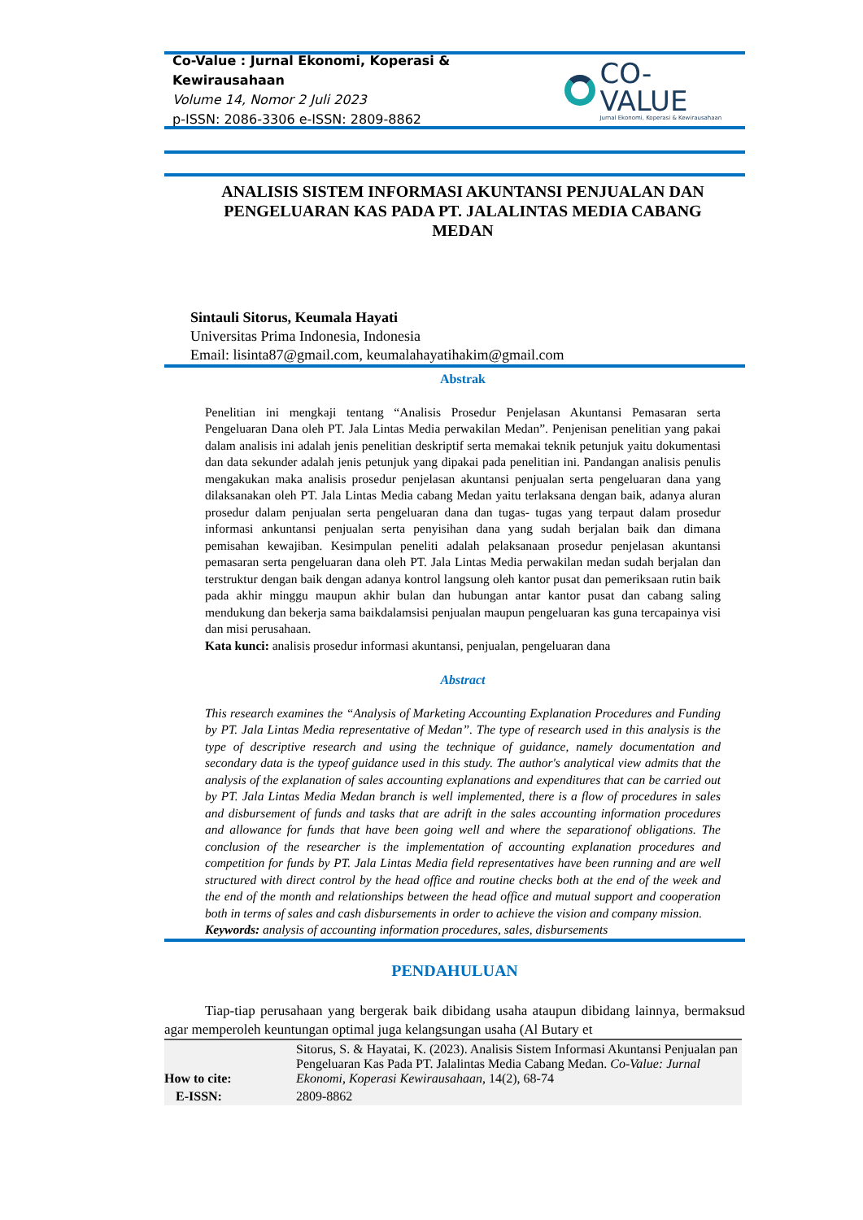Co-Value : Jurnal Ekonomi, Koperasi & Kewirausahaan
Volume 14, Nomor 2 Juli 2023
p-ISSN: 2086-3306 e-ISSN: 2809-8862
CO-VALUE
Jurnal Ekonomi, Koperasi & Kewirausahaan
ANALISIS SISTEM INFORMASI AKUNTANSI PENJUALAN DAN PENGELUARAN KAS PADA PT. JALALINTAS MEDIA CABANG MEDAN
Sintauli Sitorus, Keumala Hayati
Universitas Prima Indonesia, Indonesia
Email: lisinta87@gmail.com, keumalahayatihakim@gmail.com
Abstrak
Penelitian ini mengkaji tentang “Analisis Prosedur Penjelasan Akuntansi Pemasaran serta Pengeluaran Dana oleh PT. Jala Lintas Media perwakilan Medan”. Penjenisan penelitian yang pakai dalam analisis ini adalah jenis penelitian deskriptif serta memakai teknik petunjuk yaitu dokumentasi dan data sekunder adalah jenis petunjuk yang dipakai pada penelitian ini. Pandangan analisis penulis mengakukan maka analisis prosedur penjelasan akuntansi penjualan serta pengeluaran dana yang dilaksanakan oleh PT. Jala Lintas Media cabang Medan yaitu terlaksana dengan baik, adanya aluran prosedur dalam penjualan serta pengeluaran dana dan tugas- tugas yang terpaut dalam prosedur informasi ankuntansi penjualan serta penyisihan dana yang sudah berjalan baik dan dimana pemisahan kewajiban. Kesimpulan peneliti adalah pelaksanaan prosedur penjelasan akuntansi pemasaran serta pengeluaran dana oleh PT. Jala Lintas Media perwakilan medan sudah berjalan dan terstruktur dengan baik dengan adanya kontrol langsung oleh kantor pusat dan pemeriksaan rutin baik pada akhir minggu maupun akhir bulan dan hubungan antar kantor pusat dan cabang saling mendukung dan bekerja sama baikdalamsisi penjualan maupun pengeluaran kas guna tercapainya visi dan misi perusahaan.
Kata kunci: analisis prosedur informasi akuntansi, penjualan, pengeluaran dana
Abstract
This research examines the “Analysis of Marketing Accounting Explanation Procedures and Funding by PT. Jala Lintas Media representative of Medan”. The type of research used in this analysis is the type of descriptive research and using the technique of guidance, namely documentation and secondary data is the typeof guidance used in this study. The author's analytical view admits that the analysis of the explanation of sales accounting explanations and expenditures that can be carried out by PT. Jala Lintas Media Medan branch is well implemented, there is a flow of procedures in sales and disbursement of funds and tasks that are adrift in the sales accounting information procedures and allowance for funds that have been going well and where the separationof obligations. The conclusion of the researcher is the implementation of accounting explanation procedures and competition for funds by PT. Jala Lintas Media field representatives have been running and are well structured with direct control by the head office and routine checks both at the end of the week and the end of the month and relationships between the head office and mutual support and cooperation both in terms of sales and cash disbursements in order to achieve the vision and company mission.
Keywords: analysis of accounting information procedures, sales, disbursements
PENDAHULUAN
Tiap-tiap perusahaan yang bergerak baik dibidang usaha ataupun dibidang lainnya, bermaksud agar memperoleh keuntungan optimal juga kelangsungan usaha (Al Butary et
| How to cite: | Sitorus, S. & Hayatai, K. (2023). Analisis Sistem Informasi Akuntansi Penjualan pan Pengeluaran Kas Pada PT. Jalalintas Media Cabang Medan. Co-Value: Jurnal Ekonomi, Koperasi Kewirausahaan, 14(2), 68-74 |
| E-ISSN: | 2809-8862 |